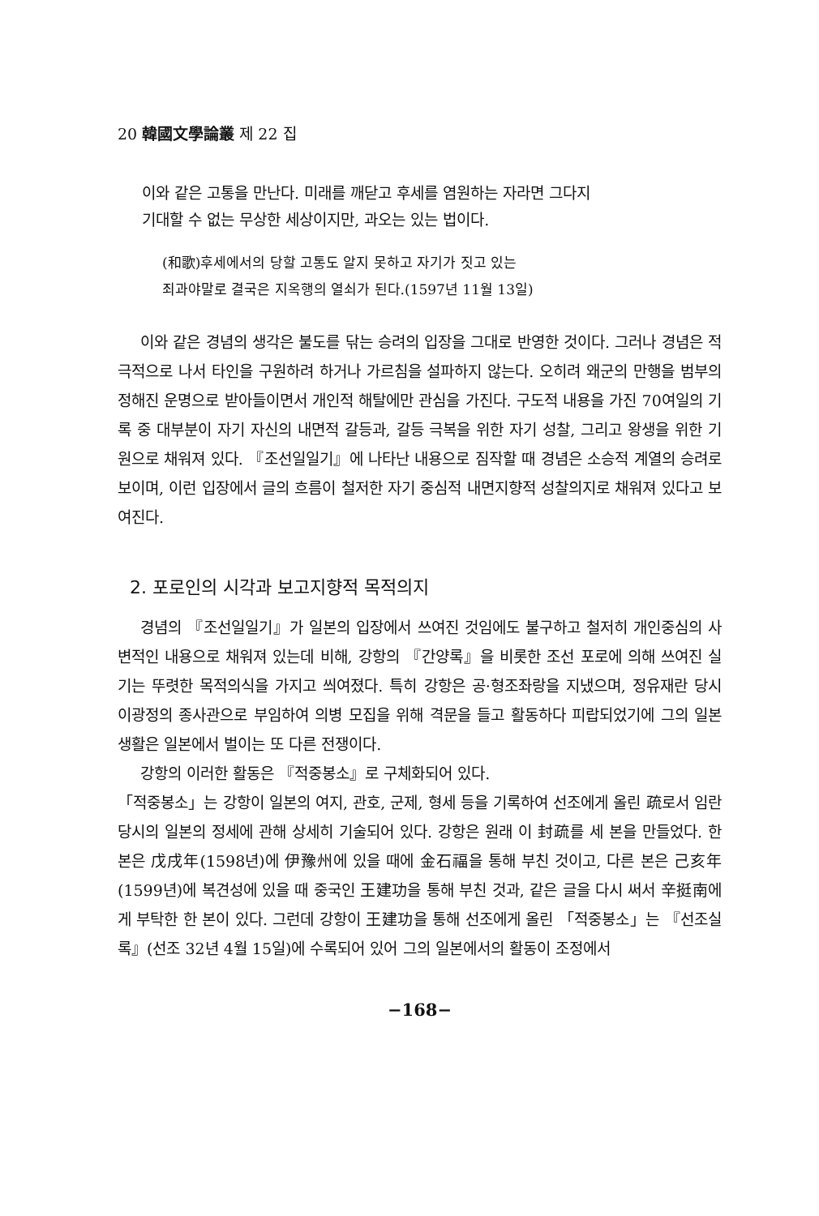20 韓國文學論叢 제 22 집
이와 같은 고통을 만난다. 미래를 깨닫고 후세를 염원하는 자라면 그다지
기대할 수 없는 무상한 세상이지만, 과오는 있는 법이다.
(和歌)후세에서의 당할 고통도 알지 못하고 자기가 짓고 있는
죄과야말로 결국은 지옥행의 열쇠가 된다.(1597년 11월 13일)
이와 같은 경념의 생각은 불도를 닦는 승려의 입장을 그대로 반영한 것이다. 그러나 경념은 적극적으로 나서 타인을 구원하려 하거나 가르침을 설파하지 않는다. 오히려 왜군의 만행을 범부의 정해진 운명으로 받아들이면서 개인적 해탈에만 관심을 가진다. 구도적 내용을 가진 70여일의 기록 중 대부분이 자기 자신의 내면적 갈등과, 갈등 극복을 위한 자기 성찰, 그리고 왕생을 위한 기원으로 채워져 있다. 『조선일일기』에 나타난 내용으로 짐작할 때 경념은 소승적 계열의 승려로 보이며, 이런 입장에서 글의 흐름이 철저한 자기 중심적 내면지향적 성찰의지로 채워져 있다고 보여진다.
2. 포로인의 시각과 보고지향적 목적의지
경념의 『조선일일기』가 일본의 입장에서 쓰여진 것임에도 불구하고 철저히 개인중심의 사변적인 내용으로 채워져 있는데 비해, 강항의 『간양록』을 비롯한 조선 포로에 의해 쓰여진 실기는 뚜렷한 목적의식을 가지고 씌여졌다. 특히 강항은 공·형조좌랑을 지냈으며, 정유재란 당시 이광정의 종사관으로 부임하여 의병 모집을 위해 격문을 들고 활동하다 피랍되었기에 그의 일본 생활은 일본에서 벌이는 또 다른 전쟁이다.
강항의 이러한 활동은 『적중봉소』로 구체화되어 있다.
「적중봉소」는 강항이 일본의 여지, 관호, 군제, 형세 등을 기록하여 선조에게 올린 疏로서 임란 당시의 일본의 정세에 관해 상세히 기술되어 있다. 강항은 원래 이 封疏를 세 본을 만들었다. 한 본은 戊戌年(1598년)에 伊豫州에 있을 때에 金石福을 통해 부친 것이고, 다른 본은 己亥年(1599년)에 복견성에 있을 때 중국인 王建功을 통해 부친 것과, 같은 글을 다시 써서 辛挺南에게 부탁한 한 본이 있다. 그런데 강항이 王建功을 통해 선조에게 올린 「적중봉소」는 『선조실록』(선조 32년 4월 15일)에 수록되어 있어 그의 일본에서의 활동이 조정에서
−168−